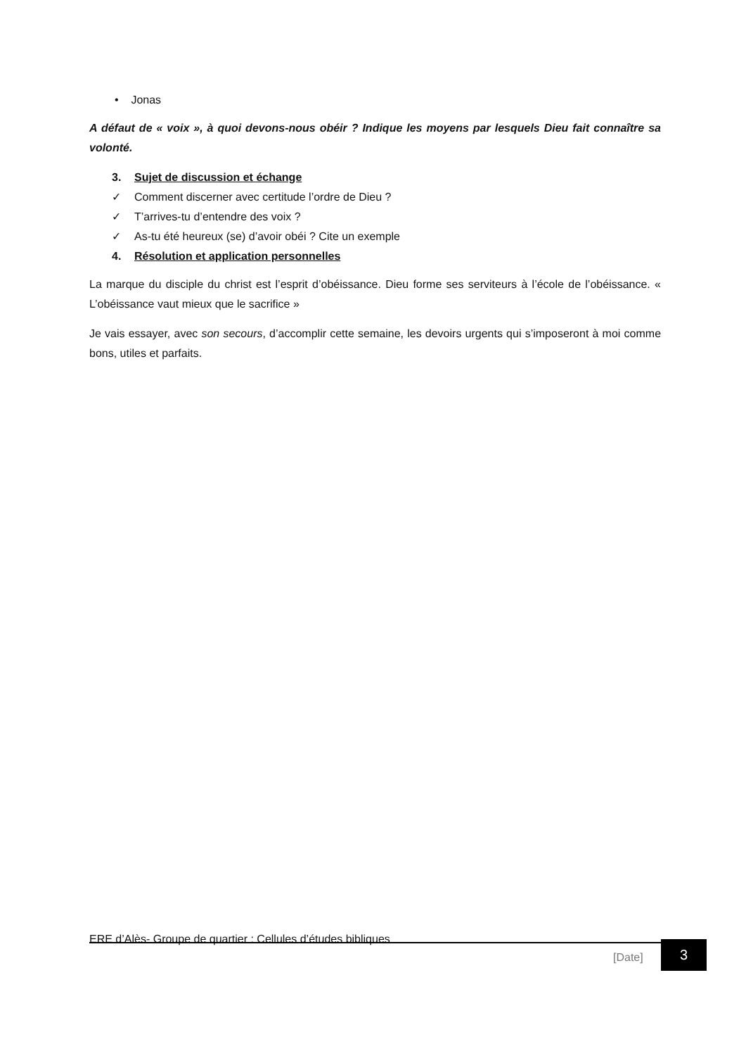• Jonas
A défaut de « voix », à quoi devons-nous obéir ? Indique les moyens par lesquels Dieu fait connaître sa volonté.
3. Sujet de discussion et échange
✓ Comment discerner avec certitude l’ordre de Dieu ?
✓ T’arrives-tu d’entendre des voix ?
✓ As-tu été heureux (se) d’avoir obéi ? Cite un exemple
4. Résolution et application personnelles
La marque du disciple du christ est l’esprit d’obéissance. Dieu forme ses serviteurs à l’école de l’obéissance. « L’obéissance vaut mieux que le sacrifice »
Je vais essayer, avec son secours, d’accomplir cette semaine, les devoirs urgents qui s’imposeront à moi comme bons, utiles et parfaits.
ERE d’Alès- Groupe de quartier : Cellules d’études bibliques
[Date]
3